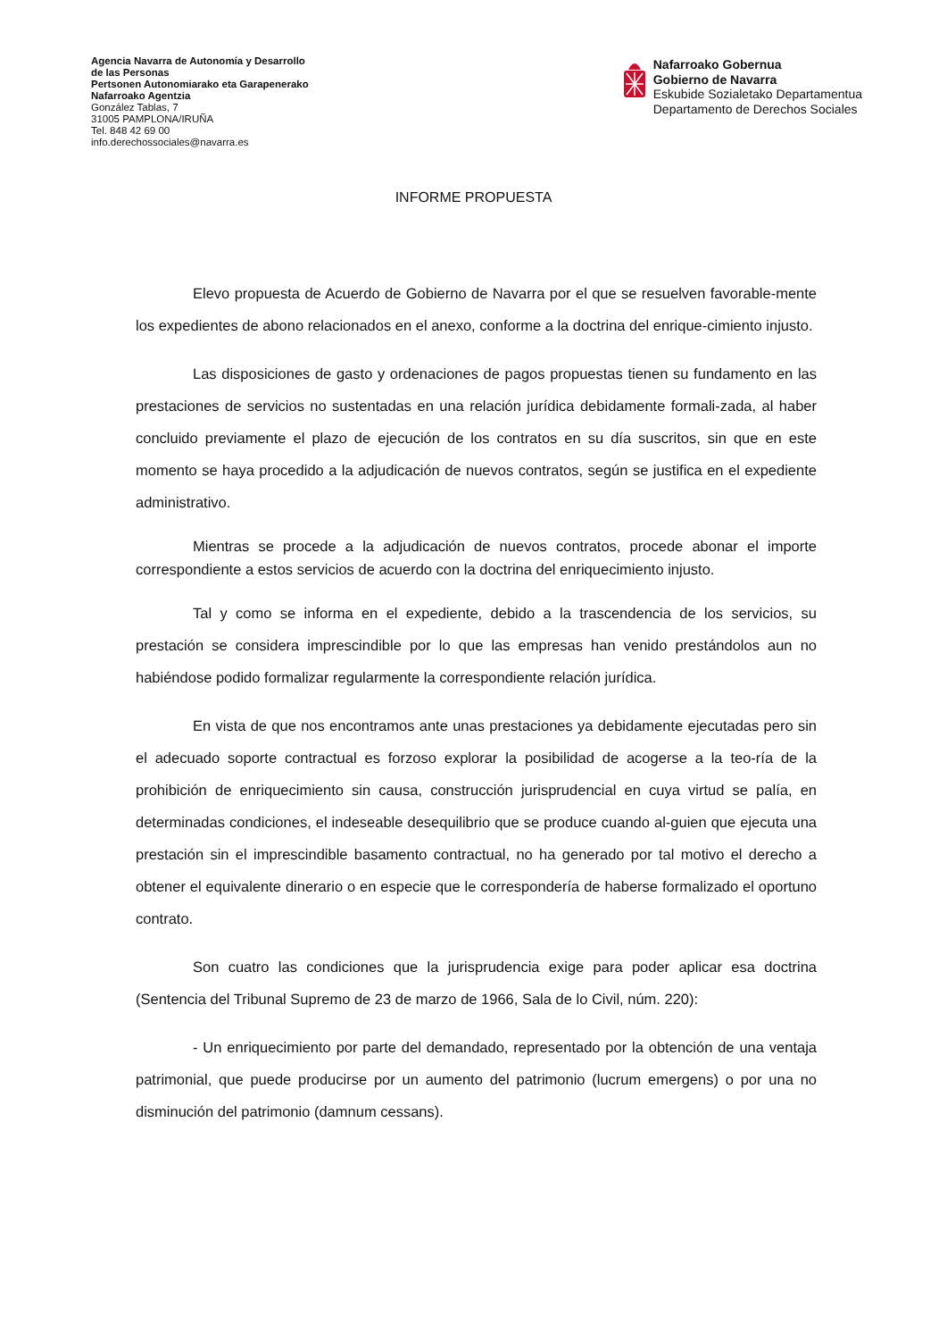Agencia Navarra de Autonomía y Desarrollo
de las Personas
Pertsonen Autonomiarako eta Garapenerako
Nafarroako Agentzia
González Tablas, 7
31005 PAMPLONA/IRUÑA
Tel. 848 42 69 00
info.derechossociales@navarra.es
Nafarroako Gobernua
Gobierno de Navarra
Eskubide Sozialetako Departamentua
Departamento de Derechos Sociales
INFORME PROPUESTA
Elevo propuesta de Acuerdo de Gobierno de Navarra por el que se resuelven favorable-mente los expedientes de abono relacionados en el anexo, conforme a la doctrina del enrique-cimiento injusto.
Las disposiciones de gasto y ordenaciones de pagos propuestas tienen su fundamento en las prestaciones de servicios no sustentadas en una relación jurídica debidamente formali-zada, al haber concluido previamente el plazo de ejecución de los contratos en su día suscritos, sin que en este momento se haya procedido a la adjudicación de nuevos contratos, según se justifica en el expediente administrativo.
Mientras se procede a la adjudicación de nuevos contratos, procede abonar el importe correspondiente a estos servicios de acuerdo con la doctrina del enriquecimiento injusto.
Tal y como se informa en el expediente, debido a la trascendencia de los servicios, su prestación se considera imprescindible por lo que las empresas han venido prestándolos aun no habiéndose podido formalizar regularmente la correspondiente relación jurídica.
En vista de que nos encontramos ante unas prestaciones ya debidamente ejecutadas pero sin el adecuado soporte contractual es forzoso explorar la posibilidad de acogerse a la teo-ría de la prohibición de enriquecimiento sin causa, construcción jurisprudencial en cuya virtud se palía, en determinadas condiciones, el indeseable desequilibrio que se produce cuando al-guien que ejecuta una prestación sin el imprescindible basamento contractual, no ha generado por tal motivo el derecho a obtener el equivalente dinerario o en especie que le correspondería de haberse formalizado el oportuno contrato.
Son cuatro las condiciones que la jurisprudencia exige para poder aplicar esa doctrina (Sentencia del Tribunal Supremo de 23 de marzo de 1966, Sala de lo Civil, núm. 220):
- Un enriquecimiento por parte del demandado, representado por la obtención de una ventaja patrimonial, que puede producirse por un aumento del patrimonio (lucrum emergens) o por una no disminución del patrimonio (damnum cessans).